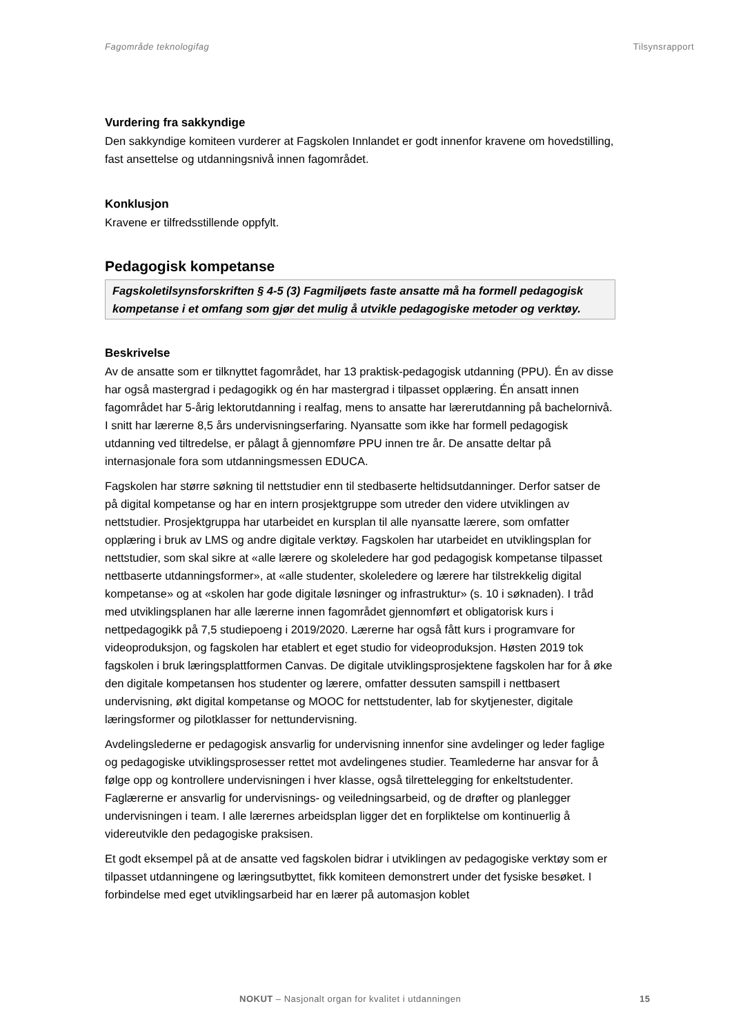Fagområde teknologifag Tilsynsrapport
Vurdering fra sakkyndige
Den sakkyndige komiteen vurderer at Fagskolen Innlandet er godt innenfor kravene om hovedstilling, fast ansettelse og utdanningsnivå innen fagområdet.
Konklusjon
Kravene er tilfredsstillende oppfylt.
Pedagogisk kompetanse
Fagskoletilsynsforskriften § 4-5 (3) Fagmiljøets faste ansatte må ha formell pedagogisk kompetanse i et omfang som gjør det mulig å utvikle pedagogiske metoder og verktøy.
Beskrivelse
Av de ansatte som er tilknyttet fagområdet, har 13 praktisk-pedagogisk utdanning (PPU). Én av disse har også mastergrad i pedagogikk og én har mastergrad i tilpasset opplæring. Én ansatt innen fagområdet har 5-årig lektorutdanning i realfag, mens to ansatte har lærerutdanning på bachelornivå. I snitt har lærerne 8,5 års undervisningserfaring. Nyansatte som ikke har formell pedagogisk utdanning ved tiltredelse, er pålagt å gjennomføre PPU innen tre år. De ansatte deltar på internasjonale fora som utdanningsmessen EDUCA.
Fagskolen har større søkning til nettstudier enn til stedbaserte heltidsutdanninger. Derfor satser de på digital kompetanse og har en intern prosjektgruppe som utreder den videre utviklingen av nettstudier. Prosjektgruppa har utarbeidet en kursplan til alle nyansatte lærere, som omfatter opplæring i bruk av LMS og andre digitale verktøy. Fagskolen har utarbeidet en utviklingsplan for nettstudier, som skal sikre at «alle lærere og skoleledere har god pedagogisk kompetanse tilpasset nettbaserte utdanningsformer», at «alle studenter, skoleledere og lærere har tilstrekkelig digital kompetanse» og at «skolen har gode digitale løsninger og infrastruktur» (s. 10 i søknaden). I tråd med utviklingsplanen har alle lærerne innen fagområdet gjennomført et obligatorisk kurs i nettpedagogikk på 7,5 studiepoeng i 2019/2020. Lærerne har også fått kurs i programvare for videoproduksjon, og fagskolen har etablert et eget studio for videoproduksjon. Høsten 2019 tok fagskolen i bruk læringsplattformen Canvas. De digitale utviklingsprosjektene fagskolen har for å øke den digitale kompetansen hos studenter og lærere, omfatter dessuten samspill i nettbasert undervisning, økt digital kompetanse og MOOC for nettstudenter, lab for skytjenester, digitale læringsformer og pilotklasser for nettundervisning.
Avdelingslederne er pedagogisk ansvarlig for undervisning innenfor sine avdelinger og leder faglige og pedagogiske utviklingsprosesser rettet mot avdelingenes studier. Teamlederne har ansvar for å følge opp og kontrollere undervisningen i hver klasse, også tilrettelegging for enkeltstudenter. Faglærerne er ansvarlig for undervisnings- og veiledningsarbeid, og de drøfter og planlegger undervisningen i team. I alle lærernes arbeidsplan ligger det en forpliktelse om kontinuerlig å videreutvikle den pedagogiske praksisen.
Et godt eksempel på at de ansatte ved fagskolen bidrar i utviklingen av pedagogiske verktøy som er tilpasset utdanningene og læringsutbyttet, fikk komiteen demonstrert under det fysiske besøket. I forbindelse med eget utviklingsarbeid har en lærer på automasjon koblet
NOKUT – Nasjonalt organ for kvalitet i utdanningen 15